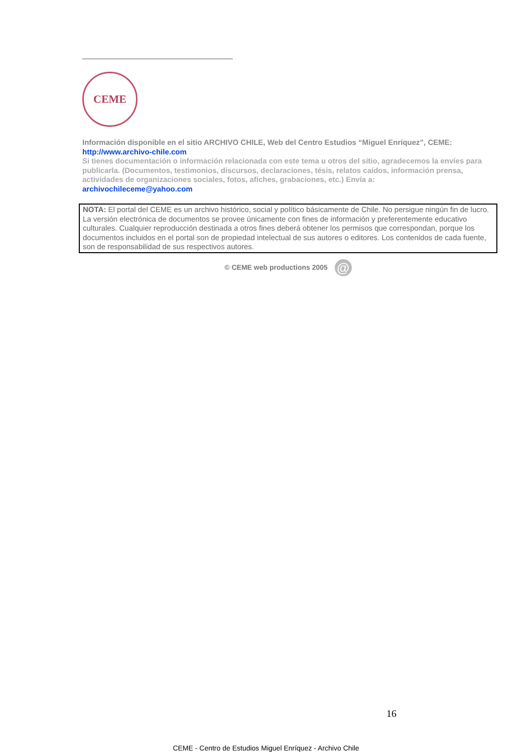CEME
Información disponible en el sitio ARCHIVO CHILE, Web del Centro Estudios “Miguel Enríquez”, CEME:
http://www.archivo-chile.com
Si tienes documentación o información relacionada con este tema u otros del sitio, agradecemos la envíes para publicarla. (Documentos, testimonios, discursos, declaraciones, tésis, relatos caídos, información prensa, actividades de organizaciones sociales, fotos, afiches, grabaciones, etc.) Envía a:
archivochileceme@yahoo.com
NOTA: El portal del CEME es un archivo histórico, social y político básicamente de Chile. No persigue ningún fin de lucro. La versión electrónica de documentos se provee únicamente con fines de información y preferentemente educativo culturales. Cualquier reproducción destinada a otros fines deberá obtener los permisos que correspondan, porque los documentos incluidos en el portal son de propiedad intelectual de sus autores o editores. Los contenidos de cada fuente, son de responsabilidad de sus respectivos autores.
© CEME web productions 2005 @
16
CEME - Centro de Estudios Miguel Enríquez - Archivo Chile